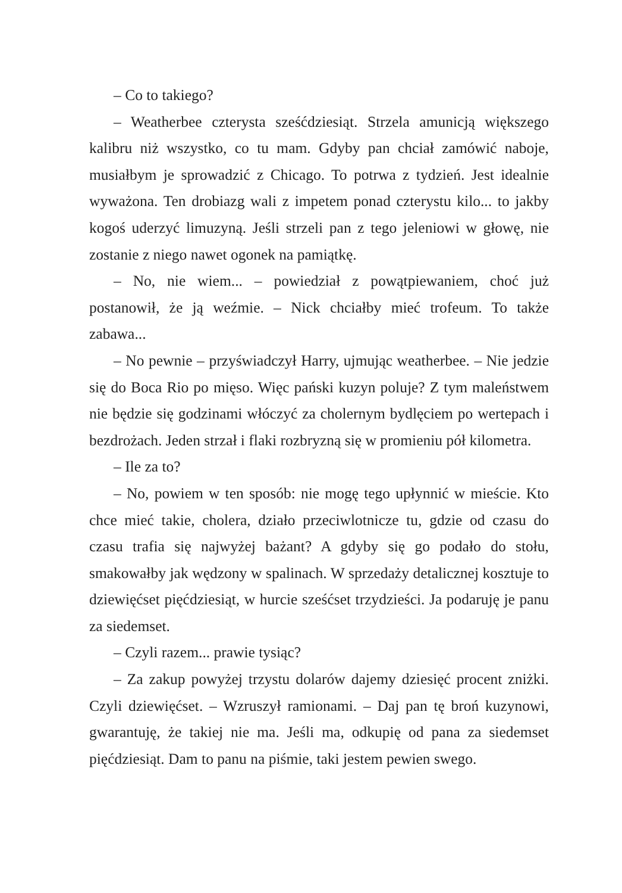– Co to takiego?
– Weatherbee czterysta sześćdziesiąt. Strzela amunicją większego kalibru niż wszystko, co tu mam. Gdyby pan chciał zamówić naboje, musiałbym je sprowadzić z Chicago. To potrwa z tydzień. Jest idealnie wyważona. Ten drobiazg wali z impetem ponad czterystu kilo... to jakby kogoś uderzyć limuzyną. Jeśli strzeli pan z tego jeleniowi w głowę, nie zostanie z niego nawet ogonek na pamiątkę.
– No, nie wiem... – powiedział z powątpiewaniem, choć już postanowił, że ją weźmie. – Nick chciałby mieć trofeum. To także zabawa...
– No pewnie – przyświadczył Harry, ujmując weatherbee. – Nie jedzie się do Boca Rio po mięso. Więc pański kuzyn poluje? Z tym maleństwem nie będzie się godzinami włóczyć za cholernym bydlęciem po wertepach i bezdrożach. Jeden strzał i flaki rozbryzną się w promieniu pół kilometra.
– Ile za to?
– No, powiem w ten sposób: nie mogę tego upłynnić w mieście. Kto chce mieć takie, cholera, działo przeciwlotnicze tu, gdzie od czasu do czasu trafia się najwyżej bażant? A gdyby się go podało do stołu, smakowałby jak wędzony w spalinach. W sprzedaży detalicznej kosztuje to dziewięćset pięćdziesiąt, w hurcie sześćset trzydzieści. Ja podaruję je panu za siedemset.
– Czyli razem... prawie tysiąc?
– Za zakup powyżej trzystu dolarów dajemy dziesięć procent zniżki. Czyli dziewięćset. – Wzruszył ramionami. – Daj pan tę broń kuzynowi, gwarantuję, że takiej nie ma. Jeśli ma, odkupię od pana za siedemset pięćdziesiąt. Dam to panu na piśmie, taki jestem pewien swego.